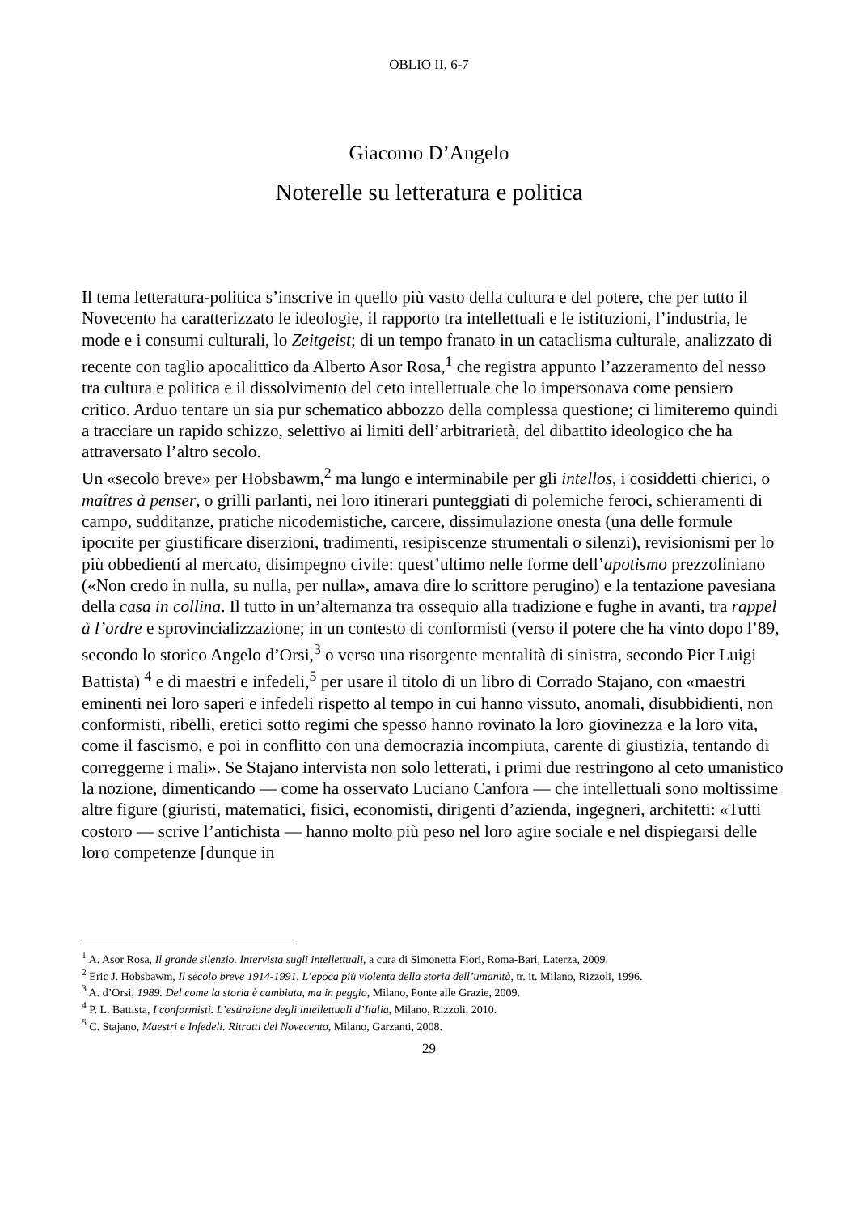OBLIO II, 6-7
Giacomo D’Angelo
Noterelle su letteratura e politica
Il tema letteratura-politica s’inscrive in quello più vasto della cultura e del potere, che per tutto il Novecento ha caratterizzato le ideologie, il rapporto tra intellettuali e le istituzioni, l’industria, le mode e i consumi culturali, lo Zeitgeist; di un tempo franato in un cataclisma culturale, analizzato di recente con taglio apocalittico da Alberto Asor Rosa,<sup>1</sup> che registra appunto l’azzeramento del nesso tra cultura e politica e il dissolvimento del ceto intellettuale che lo impersonava come pensiero critico. Arduo tentare un sia pur schematico abbozzo della complessa questione; ci limiteremo quindi a tracciare un rapido schizzo, selettivo ai limiti dell’arbitrarietà, del dibattito ideologico che ha attraversato l’altro secolo.
Un «secolo breve» per Hobsbawm,<sup>2</sup> ma lungo e interminabile per gli intellos, i cosiddetti chierici, o maîtres à penser, o grilli parlanti, nei loro itinerari punteggiati di polemiche feroci, schieramenti di campo, sudditanze, pratiche nicodemistiche, carcere, dissimulazione onesta (una delle formule ipocrite per giustificare diserzioni, tradimenti, resipiscenze strumentali o silenzi), revisionismi per lo più obbedienti al mercato, disimpegno civile: quest’ultimo nelle forme dell’apotismo prezzoliniano («Non credo in nulla, su nulla, per nulla», amava dire lo scrittore perugino) e la tentazione pavesiana della casa in collina. Il tutto in un’alternanza tra ossequio alla tradizione e fughe in avanti, tra rappel à l’ordre e sprovincializzazione; in un contesto di conformisti (verso il potere che ha vinto dopo l’89, secondo lo storico Angelo d’Orsi,<sup>3</sup> o verso una risorgente mentalità di sinistra, secondo Pier Luigi Battista) <sup>4</sup> e di maestri e infedeli,<sup>5</sup> per usare il titolo di un libro di Corrado Stajano, con «maestri eminenti nei loro saperi e infedeli rispetto al tempo in cui hanno vissuto, anomali, disubbidienti, non conformisti, ribelli, eretici sotto regimi che spesso hanno rovinato la loro giovinezza e la loro vita, come il fascismo, e poi in conflitto con una democrazia incompiuta, carente di giustizia, tentando di correggerne i mali». Se Stajano intervista non solo letterati, i primi due restringono al ceto umanistico la nozione, dimenticando — come ha osservato Luciano Canfora — che intellettuali sono moltissime altre figure (giuristi, matematici, fisici, economisti, dirigenti d’azienda, ingegneri, architetti: «Tutti costoro — scrive l’antichista — hanno molto più peso nel loro agire sociale e nel dispiegarsi delle loro competenze [dunque in
<sup>1</sup> A. Asor Rosa, Il grande silenzio. Intervista sugli intellettuali, a cura di Simonetta Fiori, Roma-Bari, Laterza, 2009.
<sup>2</sup> Eric J. Hobsbawm, Il secolo breve 1914-1991. L’epoca più violenta della storia dell’umanità, tr. it. Milano, Rizzoli, 1996.
<sup>3</sup> A. d’Orsi, 1989. Del come la storia è cambiata, ma in peggio, Milano, Ponte alle Grazie, 2009.
<sup>4</sup> P. L. Battista, I conformisti. L’estinzione degli intellettuali d’Italia, Milano, Rizzoli, 2010.
<sup>5</sup> C. Stajano, Maestri e Infedeli. Ritratti del Novecento, Milano, Garzanti, 2008.
29